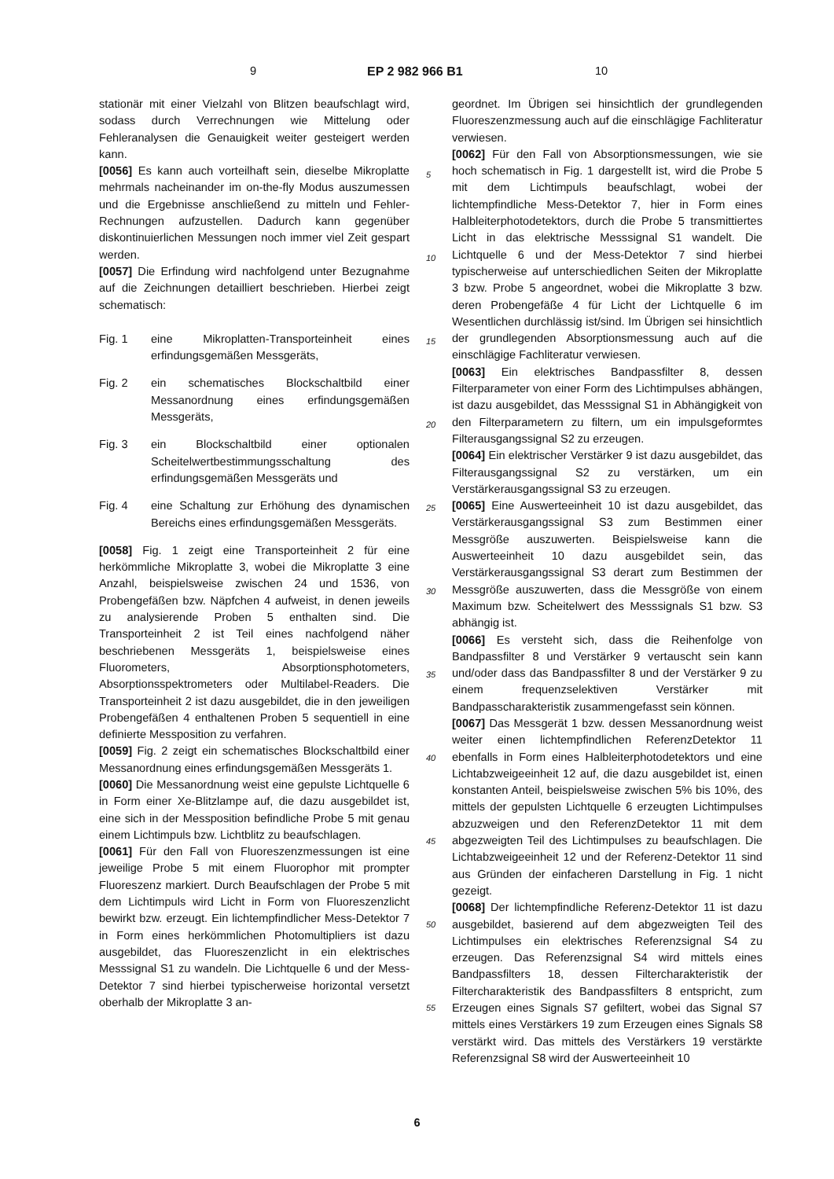9 EP 2 982 966 B1 10
stationär mit einer Vielzahl von Blitzen beaufschlagt wird, sodass durch Verrechnungen wie Mittelung oder Fehleranalysen die Genauigkeit weiter gesteigert werden kann.
[0056] Es kann auch vorteilhaft sein, dieselbe Mikroplatte mehrmals nacheinander im on-the-fly Modus auszumessen und die Ergebnisse anschließend zu mitteln und Fehler-Rechnungen aufzustellen. Dadurch kann gegenüber diskontinuierlichen Messungen noch immer viel Zeit gespart werden.
[0057] Die Erfindung wird nachfolgend unter Bezugnahme auf die Zeichnungen detailliert beschrieben. Hierbei zeigt schematisch:
Fig. 1 eine Mikroplatten-Transporteinheit eines erfindungsgemäßen Messgeräts,
Fig. 2 ein schematisches Blockschaltbild einer Messanordnung eines erfindungsgemäßen Messgeräts,
Fig. 3 ein Blockschaltbild einer optionalen Scheitelwertbestimmungsschaltung des erfindungsgemäßen Messgeräts und
Fig. 4 eine Schaltung zur Erhöhung des dynamischen Bereichs eines erfindungsgemäßen Messgeräts.
[0058] Fig. 1 zeigt eine Transporteinheit 2 für eine herkömmliche Mikroplatte 3, wobei die Mikroplatte 3 eine Anzahl, beispielsweise zwischen 24 und 1536, von Probengefäßen bzw. Näpfchen 4 aufweist, in denen jeweils zu analysierende Proben 5 enthalten sind. Die Transporteinheit 2 ist Teil eines nachfolgend näher beschriebenen Messgeräts 1, beispielsweise eines Fluorometers, Absorptionsphotometers, Absorptionsspektrometers oder Multilabel-Readers. Die Transporteinheit 2 ist dazu ausgebildet, die in den jeweiligen Probengefäßen 4 enthaltenen Proben 5 sequentiell in eine definierte Messposition zu verfahren.
[0059] Fig. 2 zeigt ein schematisches Blockschaltbild einer Messanordnung eines erfindungsgemäßen Messgeräts 1.
[0060] Die Messanordnung weist eine gepulste Lichtquelle 6 in Form einer Xe-Blitzlampe auf, die dazu ausgebildet ist, eine sich in der Messposition befindliche Probe 5 mit genau einem Lichtimpuls bzw. Lichtblitz zu beaufschlagen.
[0061] Für den Fall von Fluoreszenzmessungen ist eine jeweilige Probe 5 mit einem Fluorophor mit prompter Fluoreszenz markiert. Durch Beaufschlagen der Probe 5 mit dem Lichtimpuls wird Licht in Form von Fluoreszenzlicht bewirkt bzw. erzeugt. Ein lichtempfindlicher Mess-Detektor 7 in Form eines herkömmlichen Photomultipliers ist dazu ausgebildet, das Fluoreszenzlicht in ein elektrisches Messsignal S1 zu wandeln. Die Lichtquelle 6 und der Mess-Detektor 7 sind hierbei typischerweise horizontal versetzt oberhalb der Mikroplatte 3 an-
geordnet. Im Übrigen sei hinsichtlich der grundlegenden Fluoreszenzmessung auch auf die einschlägige Fachliteratur verwiesen.
[0062] Für den Fall von Absorptionsmessungen, wie sie hoch schematisch in Fig. 1 dargestellt ist, wird die Probe 5 mit dem Lichtimpuls beaufschlagt, wobei der lichtempfindliche Mess-Detektor 7, hier in Form eines Halbleiterphotodetektors, durch die Probe 5 transmittiertes Licht in das elektrische Messsignal S1 wandelt. Die Lichtquelle 6 und der Mess-Detektor 7 sind hierbei typischerweise auf unterschiedlichen Seiten der Mikroplatte 3 bzw. Probe 5 angeordnet, wobei die Mikroplatte 3 bzw. deren Probengefäße 4 für Licht der Lichtquelle 6 im Wesentlichen durchlässig ist/sind. Im Übrigen sei hinsichtlich der grundlegenden Absorptionsmessung auch auf die einschlägige Fachliteratur verwiesen.
[0063] Ein elektrisches Bandpassfilter 8, dessen Filterparameter von einer Form des Lichtimpulses abhängen, ist dazu ausgebildet, das Messsignal S1 in Abhängigkeit von den Filterparametern zu filtern, um ein impulsgeformtes Filterausgangssignal S2 zu erzeugen.
[0064] Ein elektrischer Verstärker 9 ist dazu ausgebildet, das Filterausgangssignal S2 zu verstärken, um ein Verstärkerausgangssignal S3 zu erzeugen.
[0065] Eine Auswerteeinheit 10 ist dazu ausgebildet, das Verstärkerausgangssignal S3 zum Bestimmen einer Messgröße auszuwerten. Beispielsweise kann die Auswerteeinheit 10 dazu ausgebildet sein, das Verstärkerausgangssignal S3 derart zum Bestimmen der Messgröße auszuwerten, dass die Messgröße von einem Maximum bzw. Scheitelwert des Messsignals S1 bzw. S3 abhängig ist.
[0066] Es versteht sich, dass die Reihenfolge von Bandpassfilter 8 und Verstärker 9 vertauscht sein kann und/oder dass das Bandpassfilter 8 und der Verstärker 9 zu einem frequenzselektiven Verstärker mit Bandpasscharakteristik zusammengefasst sein können.
[0067] Das Messgerät 1 bzw. dessen Messanordnung weist weiter einen lichtempfindlichen ReferenzDetektor 11 ebenfalls in Form eines Halbleiterphotodetektors und eine Lichtabzweigeeinheit 12 auf, die dazu ausgebildet ist, einen konstanten Anteil, beispielsweise zwischen 5% bis 10%, des mittels der gepulsten Lichtquelle 6 erzeugten Lichtimpulses abzuzweigen und den ReferenzDetektor 11 mit dem abgezweigten Teil des Lichtimpulses zu beaufschlagen. Die Lichtabzweigeeinheit 12 und der Referenz-Detektor 11 sind aus Gründen der einfacheren Darstellung in Fig. 1 nicht gezeigt.
[0068] Der lichtempfindliche Referenz-Detektor 11 ist dazu ausgebildet, basierend auf dem abgezweigten Teil des Lichtimpulses ein elektrisches Referenzsignal S4 zu erzeugen. Das Referenzsignal S4 wird mittels eines Bandpassfilters 18, dessen Filtercharakteristik der Filtercharakteristik des Bandpassfilters 8 entspricht, zum Erzeugen eines Signals S7 gefiltert, wobei das Signal S7 mittels eines Verstärkers 19 zum Erzeugen eines Signals S8 verstärkt wird. Das mittels des Verstärkers 19 verstärkte Referenzsignal S8 wird der Auswerteeinheit 10
5
10
15
20
25
30
35
40
45
50
55
6